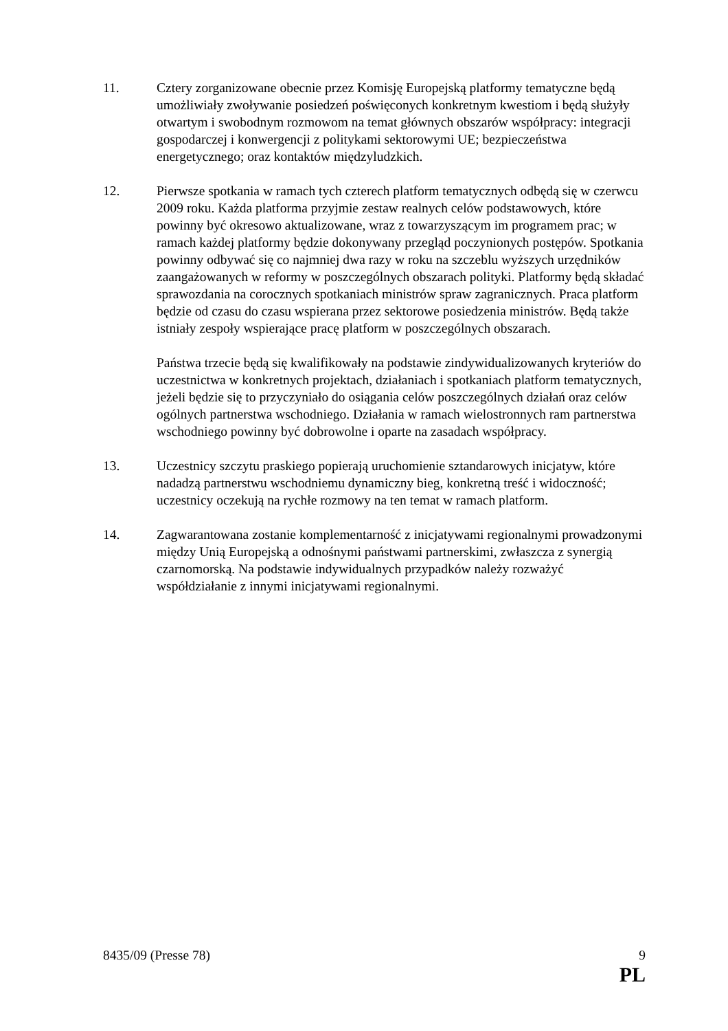11. Cztery zorganizowane obecnie przez Komisję Europejską platformy tematyczne będą umożliwiały zwoływanie posiedzeń poświęconych konkretnym kwestiom i będą służyły otwartym i swobodnym rozmowom na temat głównych obszarów współpracy: integracji gospodarczej i konwergencji z politykami sektorowymi UE; bezpieczeństwa energetycznego; oraz kontaktów międzyludzkich.
12. Pierwsze spotkania w ramach tych czterech platform tematycznych odbędą się w czerwcu 2009 roku. Każda platforma przyjmie zestaw realnych celów podstawowych, które powinny być okresowo aktualizowane, wraz z towarzyszącym im programem prac; w ramach każdej platformy będzie dokonywany przegląd poczynionych postępów. Spotkania powinny odbywać się co najmniej dwa razy w roku na szczeblu wyższych urzędników zaangażowanych w reformy w poszczególnych obszarach polityki. Platformy będą składać sprawozdania na corocznych spotkaniach ministrów spraw zagranicznych. Praca platform będzie od czasu do czasu wspierana przez sektorowe posiedzenia ministrów. Będą także istniały zespoły wspierające pracę platform w poszczególnych obszarach.
Państwa trzecie będą się kwalifikowały na podstawie zindywidualizowanych kryteriów do uczestnictwa w konkretnych projektach, działaniach i spotkaniach platform tematycznych, jeżeli będzie się to przyczyniało do osiągania celów poszczególnych działań oraz celów ogólnych partnerstwa wschodniego. Działania w ramach wielostronnych ram partnerstwa wschodniego powinny być dobrowolne i oparte na zasadach współpracy.
13. Uczestnicy szczytu praskiego popierają uruchomienie sztandarowych inicjatyw, które nadadzą partnerstwu wschodniemu dynamiczny bieg, konkretną treść i widoczność; uczestnicy oczekują na rychłe rozmowy na ten temat w ramach platform.
14. Zagwarantowana zostanie komplementarność z inicjatywami regionalnymi prowadzonymi między Unią Europejską a odnośnymi państwami partnerskimi, zwłaszcza z synergią czarnomorską. Na podstawie indywidualnych przypadków należy rozważyć współdziałanie z innymi inicjatywami regionalnymi.
8435/09 (Presse 78) 9
PL